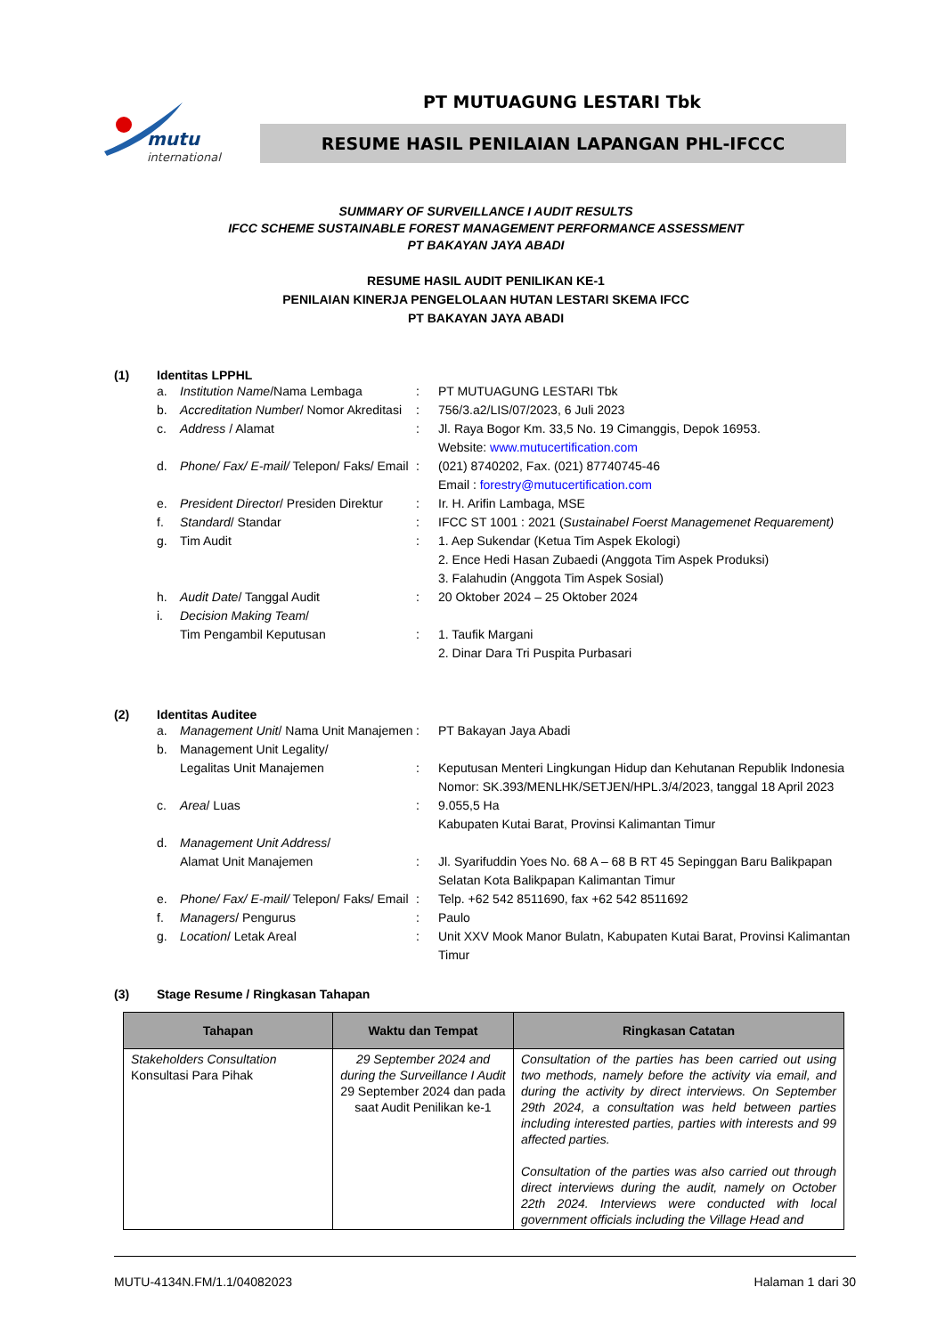mutu
international
PT MUTUAGUNG LESTARI Tbk
RESUME HASIL PENILAIAN LAPANGAN PHL-IFCCC
SUMMARY OF SURVEILLANCE I AUDIT RESULTS
IFCC SCHEME SUSTAINABLE FOREST MANAGEMENT PERFORMANCE ASSESSMENT
PT BAKAYAN JAYA ABADI
RESUME HASIL AUDIT PENILIKAN KE-1
PENILAIAN KINERJA PENGELOLAAN HUTAN LESTARI SKEMA IFCC
PT BAKAYAN JAYA ABADI
(1) Identitas LPPHL
| a. | Institution Name /Nama Lembaga | : | PT MUTUAGUNG LESTARI Tbk |
| b. | Accreditation Number / Nomor Akreditasi | : | 756/3.a2/LIS/07/2023, 6 Juli 2023 |
| c. | Address / Alamat | : | Jl. Raya Bogor Km. 33,5 No. 19 Cimanggis, Depok 16953. Website: www.mutucertification.com |
| d. | Phone/ Fax/ E-mail/ Telepon/ Faks/ Email | : | (021) 8740202, Fax. (021) 87740745-46 Email : forestry@mutucertification.com |
| e. | President Director / Presiden Direktur | : | Ir. H. Arifin Lambaga, MSE |
| f. | Standard / Standar | : | IFCC ST 1001 : 2021 ( Sustainabel Foerst Managemenet Requarement) |
| g. | Tim Audit | : | 1. Aep Sukendar (Ketua Tim Aspek Ekologi) 2. Ence Hedi Hasan Zubaedi (Anggota Tim Aspek Produksi) 3. Falahudin (Anggota Tim Aspek Sosial) |
| h. | Audit Date / Tanggal Audit | : | 20 Oktober 2024 – 25 Oktober 2024 |
| i. | Decision Making Team / Tim Pengambil Keputusan | : | 1. Taufik Margani 2. Dinar Dara Tri Puspita Purbasari |
(2) Identitas Auditee
| a. | Management Unit / Nama Unit Manajemen | : | PT Bakayan Jaya Abadi |
| b. | Management Unit Legality/ Legalitas Unit Manajemen | : | Keputusan Menteri Lingkungan Hidup dan Kehutanan Republik Indonesia Nomor: SK.393/MENLHK/SETJEN/HPL.3/4/2023, tanggal 18 April 2023 |
| c. | Area / Luas | : | 9.055,5 Ha Kabupaten Kutai Barat, Provinsi Kalimantan Timur |
| d. | Management Unit Address / Alamat Unit Manajemen | : | Jl. Syarifuddin Yoes No. 68 A – 68 B RT 45 Sepinggan Baru Balikpapan Selatan Kota Balikpapan Kalimantan Timur |
| e. | Phone/ Fax/ E-mail/ Telepon/ Faks/ Email | : | Telp. +62 542 8511690, fax +62 542 8511692 |
| f. | Managers / Pengurus | : | Paulo |
| g. | Location / Letak Areal | : | Unit XXV Mook Manor Bulatn, Kabupaten Kutai Barat, Provinsi Kalimantan Timur |
(3) Stage Resume / Ringkasan Tahapan
| Tahapan | Waktu dan Tempat | Ringkasan Catatan |
| --- | --- | --- |
| Stakeholders Consultation Konsultasi Para Pihak | 29 September 2024 and during the Surveillance I Audit 29 September 2024 dan pada saat Audit Penilikan ke-1 | Consultation of the parties has been carried out using two methods, namely before the activity via email, and during the activity by direct interviews. On September 29th 2024, a consultation was held between parties including interested parties, parties with interests and 99 affected parties. Consultation of the parties was also carried out through direct interviews during the audit, namely on October 22th 2024. Interviews were conducted with local government officials including the Village Head and |
MUTU-4134N.FM/1.1/04082023 Halaman 1 dari 30